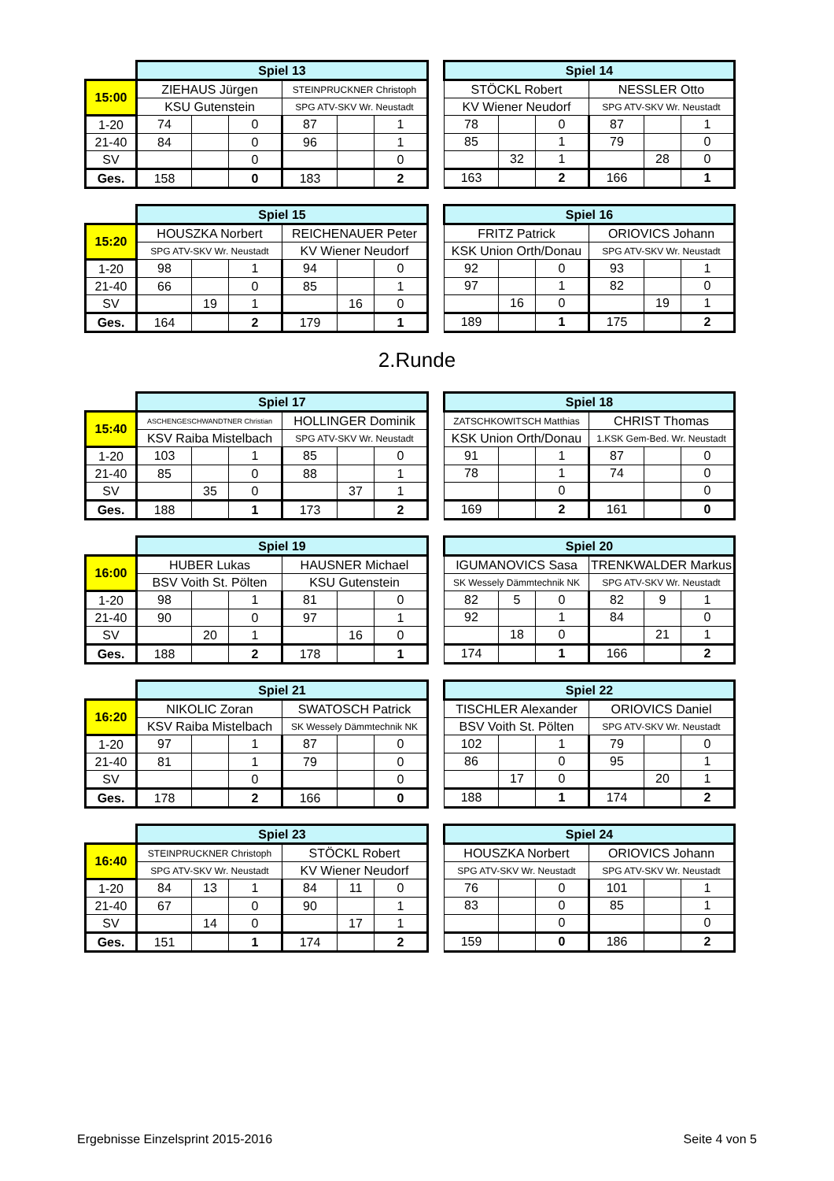| | Spiel 13 | | | | | |
| 15:00 | ZIEHAUS Jürgen | | | STEINPRUCKNER Christoph | | |
| | KSU Gutenstein | | | SPG ATV-SKV Wr. Neustadt | | |
| 1-20 | 74 | | 0 | 87 | | 1 |
| 21-40 | 84 | | 0 | 96 | | 1 |
| SV | | | 0 | | | 0 |
| Ges. | 158 | | 0 | 183 | | 2 |
| Spiel 14 | | | | | |
| --- | --- | --- | --- | --- | --- |
| STÖCKL Robert | | | NESSLER Otto | | |
| KV Wiener Neudorf | | | SPG ATV-SKV Wr. Neustadt | | |
| 78 | | 0 | 87 | | 1 |
| 85 | | 1 | 79 | | 0 |
| | 32 | 1 | | 28 | 0 |
| 163 | | 2 | 166 | | 1 |
| | Spiel 15 | | | | | |
| 15:20 | HOUSZKA Norbert | | | REICHENAUER Peter | | |
| | SPG ATV-SKV Wr. Neustadt | | | KV Wiener Neudorf | | |
| 1-20 | 98 | | 1 | 94 | | 0 |
| 21-40 | 66 | | 0 | 85 | | 1 |
| SV | | 19 | 1 | | 16 | 0 |
| Ges. | 164 | | 2 | 179 | | 1 |
| Spiel 16 | | | | | |
| --- | --- | --- | --- | --- | --- |
| FRITZ Patrick | | | ORIOVICS Johann | | |
| KSK Union Orth/Donau | | | SPG ATV-SKV Wr. Neustadt | | |
| 92 | | 0 | 93 | | 1 |
| 97 | | 1 | 82 | | 0 |
| | 16 | 0 | | 19 | 1 |
| 189 | | 1 | 175 | | 2 |
2.Runde
| | Spiel 17 | | | | | |
| 15:40 | ASCHENGESCHWANDTNER Christian | | | HOLLINGER Dominik | | |
| | KSV Raiba Mistelbach | | | SPG ATV-SKV Wr. Neustadt | | |
| 1-20 | 103 | | 1 | 85 | | 0 |
| 21-40 | 85 | | 0 | 88 | | 1 |
| SV | | 35 | 0 | | 37 | 1 |
| Ges. | 188 | | 1 | 173 | | 2 |
| Spiel 18 | | | | | |
| --- | --- | --- | --- | --- | --- |
| ZATSCHKOWITSCH Matthias | | | CHRIST Thomas | | |
| KSK Union Orth/Donau | | | 1.KSK Gem-Bed. Wr. Neustadt | | |
| 91 | | 1 | 87 | | 0 |
| 78 | | 1 | 74 | | 0 |
| | | 0 | | | 0 |
| 169 | | 2 | 161 | | 0 |
| | Spiel 19 | | | | | |
| 16:00 | HUBER Lukas | | | HAUSNER Michael | | |
| | BSV Voith St. Pölten | | | KSU Gutenstein | | |
| 1-20 | 98 | | 1 | 81 | | 0 |
| 21-40 | 90 | | 0 | 97 | | 1 |
| SV | | 20 | 1 | | 16 | 0 |
| Ges. | 188 | | 2 | 178 | | 1 |
| Spiel 20 | | | | | |
| --- | --- | --- | --- | --- | --- |
| IGUMANOVICS Sasa | | | TRENKWALDER Markus | | |
| SK Wessely Dämmtechnik NK | | | SPG ATV-SKV Wr. Neustadt | | |
| 82 | 5 | 0 | 82 | 9 | 1 |
| 92 | | 1 | 84 | | 0 |
| | 18 | 0 | | 21 | 1 |
| 174 | | 1 | 166 | | 2 |
| | Spiel 21 | | | | | |
| 16:20 | NIKOLIC Zoran | | | SWATOSCH Patrick | | |
| | KSV Raiba Mistelbach | | | SK Wessely Dämmtechnik NK | | |
| 1-20 | 97 | | 1 | 87 | | 0 |
| 21-40 | 81 | | 1 | 79 | | 0 |
| SV | | | 0 | | | 0 |
| Ges. | 178 | | 2 | 166 | | 0 |
| Spiel 22 | | | | | |
| --- | --- | --- | --- | --- | --- |
| TISCHLER Alexander | | | ORIOVICS Daniel | | |
| BSV Voith St. Pölten | | | SPG ATV-SKV Wr. Neustadt | | |
| 102 | | 1 | 79 | | 0 |
| 86 | | 0 | 95 | | 1 |
| | 17 | 0 | | 20 | 1 |
| 188 | | 1 | 174 | | 2 |
| | Spiel 23 | | | | | |
| 16:40 | STEINPRUCKNER Christoph | | | STÖCKL Robert | | |
| | SPG ATV-SKV Wr. Neustadt | | | KV Wiener Neudorf | | |
| 1-20 | 84 | 13 | 1 | 84 | 11 | 0 |
| 21-40 | 67 | | 0 | 90 | | 1 |
| SV | | 14 | 0 | | 17 | 1 |
| Ges. | 151 | | 1 | 174 | | 2 |
| Spiel 24 | | | | | |
| --- | --- | --- | --- | --- | --- |
| HOUSZKA Norbert | | | ORIOVICS Johann | | |
| SPG ATV-SKV Wr. Neustadt | | | SPG ATV-SKV Wr. Neustadt | | |
| 76 | | 0 | 101 | | 1 |
| 83 | | 0 | 85 | | 1 |
| | | 0 | | | 0 |
| 159 | | 0 | 186 | | 2 |
Ergebnisse Einzelsprint 2015-2016 Seite 4 von 5